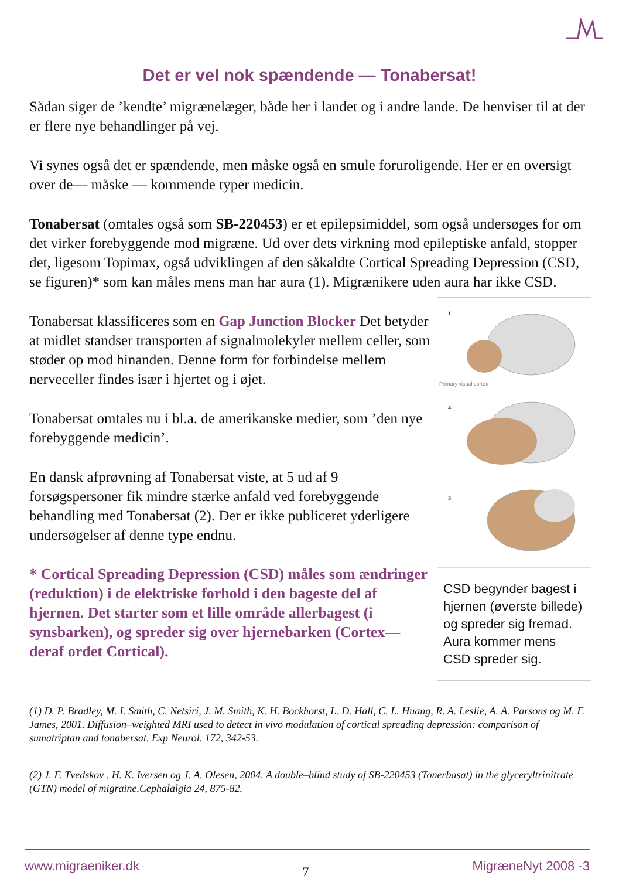Det er vel nok spændende — Tonabersat!
Sådan siger de ’kendte’ migrænelæger, både her i landet og i andre lande. De henviser til at der er flere nye behandlinger på vej.
Vi synes også det er spændende, men måske også en smule foruroligende. Her er en oversigt over de— måske — kommende typer medicin.
Tonabersat (omtales også som SB-220453) er et epilepsimiddel, som også undersøges for om det virker forebyggende mod migræne. Ud over dets virkning mod epileptiske anfald, stopper det, ligesom Topimax, også udviklingen af den såkaldte Cortical Spreading Depression (CSD, se figuren)* som kan måles mens man har aura (1). Migrænikere uden aura har ikke CSD.
Tonabersat klassificeres som en Gap Junction Blocker Det betyder at midlet standser transporten af signalmolekyler mellem celler, som støder op mod hinanden. Denne form for forbindelse mellem nerveceller findes især i hjertet og i øjet.
Tonabersat omtales nu i bl.a. de amerikanske medier, som ’den nye forebyggende medicin’.
En dansk afprøvning af Tonabersat viste, at 5 ud af 9 forsøgspersoner fik mindre stærke anfald ved forebyggende behandling med Tonabersat (2). Der er ikke publiceret yderligere undersøgelser af denne type endnu.
* Cortical Spreading Depression (CSD) måles som ændringer (reduktion) i de elektriske forhold i den bageste del af hjernen. Det starter som et lille område allerbagest (i synsbarken), og spreder sig over hjernebarken (Cortex—deraf ordet Cortical).
1.
Primary visual cortex
2.
3.
CSD begynder bagest i hjernen (øverste billede) og spreder sig fremad. Aura kommer mens CSD spreder sig.
(1) D. P. Bradley, M. I. Smith, C. Netsiri, J. M. Smith, K. H. Bockhorst, L. D. Hall, C. L. Huang, R. A. Leslie, A. A. Parsons og M. F. James, 2001. Diffusion–weighted MRI used to detect in vivo modulation of cortical spreading depression: comparison of sumatriptan and tonabersat. Exp Neurol. 172, 342-53.
(2) J. F. Tvedskov , H. K. Iversen og J. A. Olesen, 2004. A double–blind study of SB-220453 (Tonerbasat) in the glyceryltrinitrate (GTN) model of migraine.Cephalalgia 24, 875-82.
www.migraeniker.dk 7 MigræneNyt 2008 -3